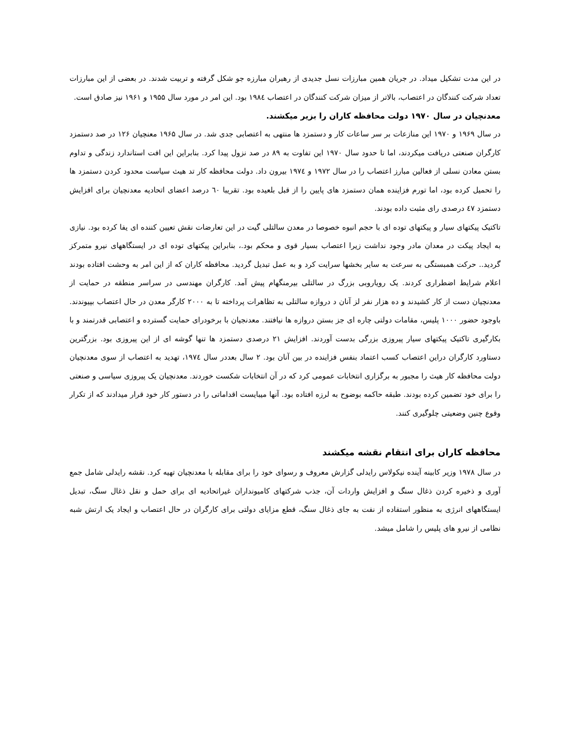در این مدت تشکیل میداد. در جریان همین مبارزات نسل جدیدی از رهبران مبارزه جو شکل گرفته و تربیت شدند. در بعضی از این مبارزات تعداد شرکت کنندگان در اعتصاب، بالاتر از میزان شرکت کنندگان در اعتصاب ۱۹۸٤ بود. این امر در مورد سال ۱۹۵۵ و ۱۹۶۱ نیز صادق است.
معدنچیان در سال ۱۹۷۰ دولت محافظه کاران را بزیر میکشند.
در سال ۱۹۶۹ و ۱۹۷۰ این منازعات بر سر ساعات کار و دستمزد ها منتهی به اعتصابی جدی شد. در سال ۱۹۶۵ معنچیان ۱۲۶ در صد دستمزد کارگران صنعتی دریافت میکردند، اما تا حدود سال ۱۹۷۰ این تفاوت به ۸۹ در صد نزول پیدا کرد. بنابراین این افت استاندارد زندگی و تداوم بستن معادن نسلی از فعالین مبارز اعتصاب را در سال ۱۹۷۲ و ۱۹۷٤ بیرون داد. دولت محافظه کار تد هیث سیاست محدود کردن دستمزد ها را تحمیل کرده بود، اما تورم فزاینده همان دستمزد های پایین را از قبل بلعیده بود. تقریبا ٦۰ درصد اعضای اتحادیه معدنچیان برای افزایش دستمزد ٤۷ درصدی رای مثبت داده بودند.
تاکتیک پیکتهای سیار و پیکتهای توده ای با حجم انبوه خصوصا در معدن سالتلی گیت در این تعارضات نقش تعیین کننده ای یفا کرده بود. نیازی به ایجاد پیکت در معدان مادر وجود نداشت زیرا اعتصاب بسیار قوی و محکم بود.، بنابراین پیکتهای توده ای در ایستگاههای نیرو متمرکز گردید.. حرکت همبستگی به سرعت به سایر بخشها سرایت کرد و به عمل تبدیل گردید. محافظه کاران که از این امر به وحشت افتاده بودند اعلام شرایط اضطراری کردند. یک رویاروبی بزرگ در سالتلی بیرمنگهام پیش آمد. کارگران مهندسی در سراسر منطقه در حمایت از معدنچیان دست از کار کشیدند و ده هزار نفر لز آنان د دروازه سالتلی به تظاهرات پرداخته تا به ۲۰۰۰ کارگر معدن در حال اعتصاب بپیوندند. باوجود حضور ۱۰۰۰ پلیس، مقامات دولتی چاره ای جز بستن دروازه ها نیافتند. معدنجیان با برخودرای حمایت گسترده و اعتصابی قدرتمند و با بکارگیری تاکتیک پیکتهای سیار پیروزی بزرگی بدست آوردند. افزایش ۲۱ درصدی دستمزد ها تنها گوشه ای از این پیروزی بود. بزرگترین دستاورد کارگران دراین اعتصاب کسب اعتماد بنفس فزاینده در بین آنان بود. ۲ سال بعددر سال ۱۹۷٤، تهدید به اعتصاب از سوی معدنچیان دولت محافظه کار هیث را مجبور به برگزاری انتخابات عمومی کرد که در آن انتخابات شکست خوردند. معدنچیان یک پیروزی سیاسی و صنعتی را برای خود تضمین کرده بودند. طبقه حاکمه بوضوح به لرزه افتاده بود. آنها میبایست اقداماتی را در دستور کار خود قرار میدادند که از تکرار وقوع چنین وضعیتی چلوگیری کنند.
محافظه کاران برای انتقام نقشه میکشند
در سال ۱۹۷۸ وزیر کابینه آینده نیکولاس رایدلی گزارش معروف و رسوای خود را برای مقابله با معدنچیان تهیه کرد. نقشه رایدلی شامل جمع آوری و ذخیره کردن ذغال سنگ و افزایش واردات آن، جذب شرکتهای کامیونداران غیراتحادیه ای برای حمل و نقل ذغال سنگ، تبدیل ایستگاههای انرژی به منظور استفاده از نفت به جای ذغال سنگ، قطع مزایای دولتی برای کارگران در حال اعتصاب و ایجاد یک ارتش شبه نظامی از نیرو های پلیس را شامل میشد.